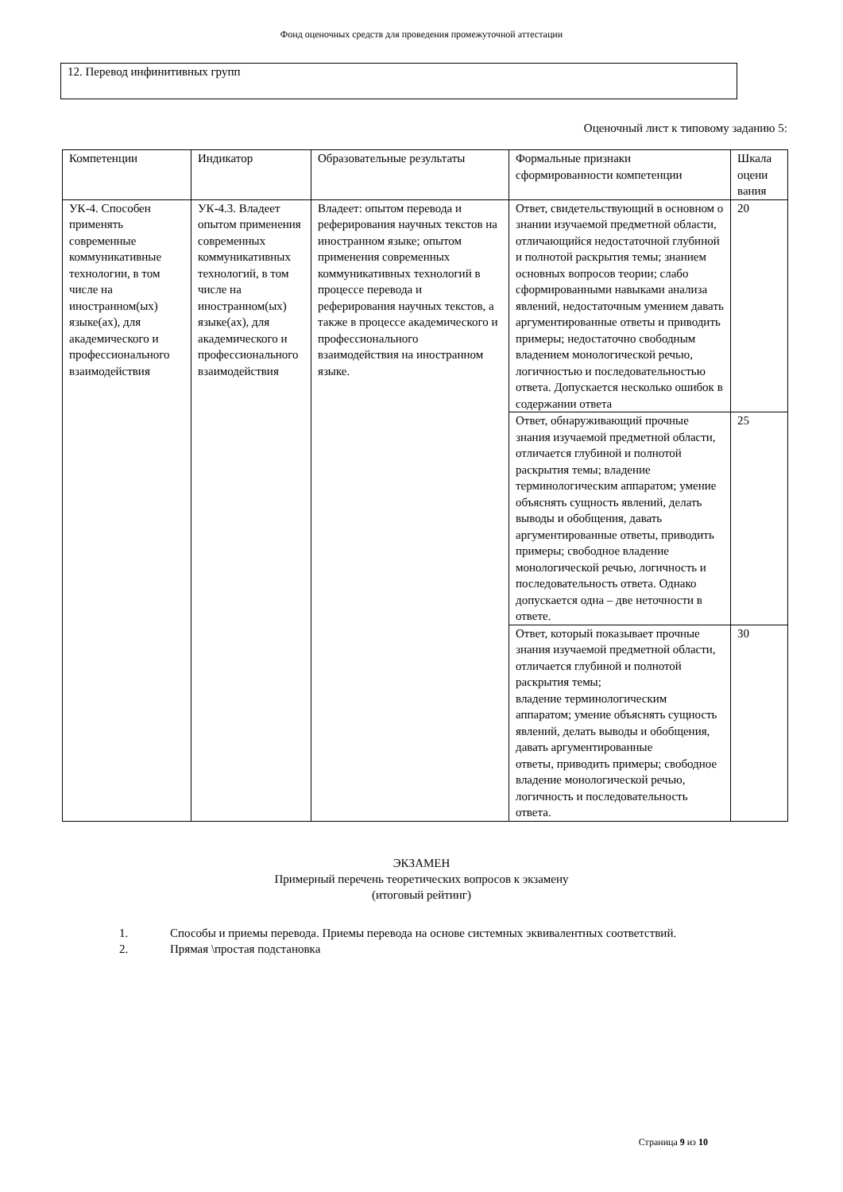Фонд оценочных средств для проведения промежуточной аттестации
12. Перевод инфинитивных групп
Оценочный лист к типовому заданию 5:
| Компетенции | Индикатор | Образовательные результаты | Формальные признаки сформированности компетенции | Шкала оцени вания |
| УК-4. Способен применять современные коммуникативные технологии, в том числе на иностранном(ых) языке(ах), для академического и профессионального взаимодействия | УК-4.3. Владеет опытом применения современных коммуникативных технологий, в том числе на иностранном(ых) языке(ах), для академического и профессионального взаимодействия | Владеет: опытом перевода и реферирования научных текстов на иностранном языке; опытом применения современных коммуникативных технологий в процессе перевода и реферирования научных текстов, а также в процессе академического и профессионального взаимодействия на иностранном языке. | Ответ, свидетельствующий в основном о знании изучаемой предметной области, отличающийся недостаточной глубиной и полнотой раскрытия темы; знанием основных вопросов теории; слабо сформированными навыками анализа явлений, недостаточным умением давать аргументированные ответы и приводить примеры; недостаточно свободным владением монологической речью, логичностью и последовательностью ответа. Допускается несколько ошибок в содержании ответа | 20 |
| | | | Ответ, обнаруживающий прочные знания изучаемой предметной области, отличается глубиной и полнотой раскрытия темы; владение терминологическим аппаратом; умение объяснять сущность явлений, делать выводы и обобщения, давать аргументированные ответы, приводить примеры; свободное владение монологической речью, логичность и последовательность ответа. Однако допускается одна – две неточности в ответе. | 25 |
| | | | Ответ, который показывает прочные знания изучаемой предметной области, отличается глубиной и полнотой раскрытия темы; владение терминологическим аппаратом; умение объяснять сущность явлений, делать выводы и обобщения, давать аргументированные ответы, приводить примеры; свободное владение монологической речью, логичность и последовательность ответа. | 30 |
ЭКЗАМЕН
Примерный перечень теоретических вопросов к экзамену
(итоговый рейтинг)
1. Способы и приемы перевода. Приемы перевода на основе системных эквивалентных соответствий.
2. Прямая \простая подстановка
Страница 9 из 10